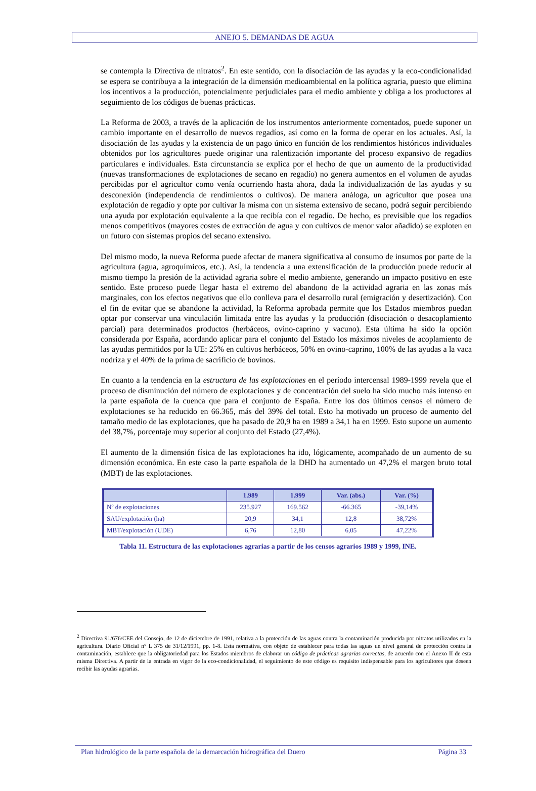ANEJO 5. DEMANDAS DE AGUA
se contempla la Directiva de nitratos<sup>2</sup>. En este sentido, con la disociación de las ayudas y la eco-condicionalidad se espera se contribuya a la integración de la dimensión medioambiental en la política agraria, puesto que elimina los incentivos a la producción, potencialmente perjudiciales para el medio ambiente y obliga a los productores al seguimiento de los códigos de buenas prácticas.
La Reforma de 2003, a través de la aplicación de los instrumentos anteriormente comentados, puede suponer un cambio importante en el desarrollo de nuevos regadíos, así como en la forma de operar en los actuales. Así, la disociación de las ayudas y la existencia de un pago único en función de los rendimientos históricos individuales obtenidos por los agricultores puede originar una ralentización importante del proceso expansivo de regadíos particulares e individuales. Esta circunstancia se explica por el hecho de que un aumento de la productividad (nuevas transformaciones de explotaciones de secano en regadío) no genera aumentos en el volumen de ayudas percibidas por el agricultor como venía ocurriendo hasta ahora, dada la individualización de las ayudas y su desconexión (independencia de rendimientos o cultivos). De manera análoga, un agricultor que posea una explotación de regadío y opte por cultivar la misma con un sistema extensivo de secano, podrá seguir percibiendo una ayuda por explotación equivalente a la que recibía con el regadío. De hecho, es previsible que los regadíos menos competitivos (mayores costes de extracción de agua y con cultivos de menor valor añadido) se exploten en un futuro con sistemas propios del secano extensivo.
Del mismo modo, la nueva Reforma puede afectar de manera significativa al consumo de insumos por parte de la agricultura (agua, agroquímicos, etc.). Así, la tendencia a una extensificación de la producción puede reducir al mismo tiempo la presión de la actividad agraria sobre el medio ambiente, generando un impacto positivo en este sentido. Este proceso puede llegar hasta el extremo del abandono de la actividad agraria en las zonas más marginales, con los efectos negativos que ello conlleva para el desarrollo rural (emigración y desertización). Con el fin de evitar que se abandone la actividad, la Reforma aprobada permite que los Estados miembros puedan optar por conservar una vinculación limitada entre las ayudas y la producción (disociación o desacoplamiento parcial) para determinados productos (herbáceos, ovino-caprino y vacuno). Esta última ha sido la opción considerada por España, acordando aplicar para el conjunto del Estado los máximos niveles de acoplamiento de las ayudas permitidos por la UE: 25% en cultivos herbáceos, 50% en ovino-caprino, 100% de las ayudas a la vaca nodriza y el 40% de la prima de sacrificio de bovinos.
En cuanto a la tendencia en la estructura de las explotaciones en el período intercensal 1989-1999 revela que el proceso de disminución del número de explotaciones y de concentración del suelo ha sido mucho más intenso en la parte española de la cuenca que para el conjunto de España. Entre los dos últimos censos el número de explotaciones se ha reducido en 66.365, más del 39% del total. Esto ha motivado un proceso de aumento del tamaño medio de las explotaciones, que ha pasado de 20,9 ha en 1989 a 34,1 ha en 1999. Esto supone un aumento del 38,7%, porcentaje muy superior al conjunto del Estado (27,4%).
El aumento de la dimensión física de las explotaciones ha ido, lógicamente, acompañado de un aumento de su dimensión económica. En este caso la parte española de la DHD ha aumentado un 47,2% el margen bruto total (MBT) de las explotaciones.
| | 1.989 | 1.999 | Var. (abs.) | Var. (%) |
| --- | --- | --- | --- | --- |
| Nº de explotaciones | 235.927 | 169.562 | -66.365 | -39,14% |
| SAU/explotación (ha) | 20,9 | 34,1 | 12,8 | 38,72% |
| MBT/explotación (UDE) | 6,76 | 12,80 | 6,05 | 47,22% |
Tabla 11. Estructura de las explotaciones agrarias a partir de los censos agrarios 1989 y 1999, INE.
<sup>2</sup> Directiva 91/676/CEE del Consejo, de 12 de diciembre de 1991, relativa a la protección de las aguas contra la contaminación producida por nitratos utilizados en la agricultura. Diario Oficial n° L 375 de 31/12/1991, pp. 1-8. Esta normativa, con objeto de establecer para todas las aguas un nivel general de protección contra la contaminación, establece que la obligatoriedad para los Estados miembros de elaborar un código de prácticas agrarias correctas, de acuerdo con el Anexo II de esta misma Directiva. A partir de la entrada en vigor de la eco-condicionalidad, el seguimiento de este código es requisito indispensable para los agricultores que deseen recibir las ayudas agrarias.
Plan hidrológico de la parte española de la demarcación hidrográfica del Duero Página 33